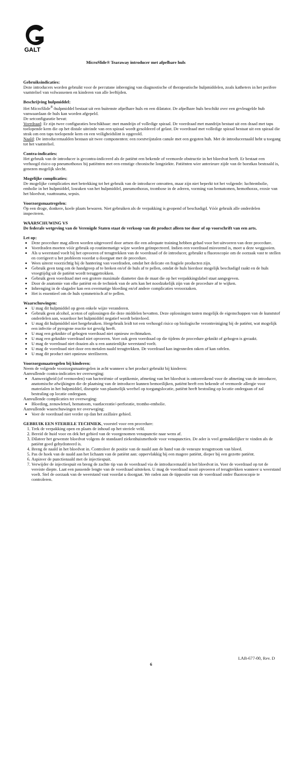GALT
MicroSlide® Tearaway introducer met afpelbare huls
Gebruiksindicaties:
Deze introducers worden gebruikt voor de percutane inbrenging van diagnostische of therapeutische hulpmiddelen, zoals katheters in het perifere vaatstelsel van volwassenen en kinderen van alle leeftijden.
Beschrijving hulpmiddel:
Het MicroSlide<sup>®</sup>-hulpmiddel bestaat uit een buitenste afpelbare huls en een dilatator. De afpelbare huls beschikt over een gevleugelde hub vanwaardaan de huls kan worden afgepeld.
De setconfiguratie bevat:
Voerdraad: Er zijn twee configuraties beschikbaar: met mandrijn of volledige spiraal. De voerdraad met mandrijn bestaat uit een draad met taps toelopende kern die op het distale uiteinde van een spiraal wordt gesoldeerd of gelast. De voerdraad met volledige spiraal bestaat uit een spiraal die strak om een taps toelopende kern en een veiligheidslint is opgerold.
Naald: De introducernaalden bestaan uit twee componenten: een roestvrijstalen canule met een gegoten hub. Met de introducernaald hebt u toegang tot het vaatstelsel.
Contra-indicaties:
Het gebruik van de introducer is gecontra-indiceerd als de patiënt een bekende of vermoede obstructie in het bloedvat heeft. Er bestaat een verhoogd risico op pneumothorax bij patiënten met een ernstige chronische longziekte. Patiënten wier anterieure zijde van de borstkas bestraald is, genezen mogelijk slecht.
Mogelijke complicaties:
De mogelijke complicaties met betrekking tot het gebruik van de introducer omvatten, maar zijn niet beperkt tot het volgende: luchtembolie, embolie in het hulpmiddel, losraken van het hulpmiddel, pneumothorax, trombose in de aderen, vorming van hematomen, hemothorax, erosie van het bloedvat, vaattrauma, sepsis.
Voorzorgsmaatregelen:
Op een droge, donkere, koele plaats bewaren. Niet gebruiken als de verpakking is geopend of beschadigd. Vóór gebruik alle onderdelen inspecteren.
WAARSCHUWING VS
De federale wetgeving van de Verenigde Staten staat de verkoop van dit product alleen toe door of op voorschrift van een arts.
Let op:
Deze procedure mag alleen worden uitgevoerd door artsen die een adequate training hebben gehad voor het uitvoeren van deze procedure.
Voerdraden moeten vóór gebruik op routinematige wijze worden geïnspecteerd. Indien een voerdraad misvormd is, moet u deze weggooien.
Als u weerstand voelt bij het opvoeren of terugtrekken van de voerdraad of de introducer, gebruikt u fluoroscopie om de oorzaak vast te stellen en corrigeert u het probleem voordat u doorgaat met de procedure.
Wees uiterst voorzichtig bij de hantering van voerdraden, omdat het delicate en fragiele producten zijn.
Gebruik geen tang om de handgreep af te breken en/of de huls af te pellen, omdat de huls hierdoor mogelijk beschadigd raakt en de huls vroegtijdig uit de patiënt wordt teruggetrokken.
Gebruik geen voerdraad met een grotere maximale diameter dan de maat die op het verpakkingslabel staat aangegeven.
Door de anatomie van elke patiënt en de techniek van de arts kan het noodzakelijk zijn van de procedure af te wijken.
Inbrenging in de slagader kan een overmatige bloeding en/of andere complicaties veroorzaken.
Het is essentieel om de huls symmetrisch af te pellen.
Waarschuwingen:
U mag dit hulpmiddel op geen enkele wijze veranderen.
Gebruik geen alcohol, aceton of oplossingen die deze middelen bevatten. Deze oplossingen tasten mogelijk de eigenschappen van de kunststof onderdelen aan, waardoor het hulpmiddel negatief wordt beïnvloed.
U mag dit hulpmiddel niet hergebruiken. Hergebruik leidt tot een verhoogd risico op biologische verontreiniging bij de patiënt, wat mogelijk een infectie of pyrogene reactie tot gevolg heeft.
U mag een geknikte of gebogen voerdraad niet opnieuw rechtmaken.
U mag een geknikte voerdraad niet opvoeren. Voer ook geen voerdraad op die tijdens de procedure geknikt of gebogen is geraakt.
U mag de voerdraad niet draaien als u een aanzienlijke weerstand voelt.
U mag de voerdraad niet door een metalen naald terugtrekken. De voerdraad kan ingesneden raken of kan rafelen.
U mag dit product niet opnieuw steriliseren.
Voorzorgsmaatregelen bij kinderen:
Neem de volgende voorzorgsmaatregelen in acht wanneer u het product gebruikt bij kinderen:
Aanvullende contra-indicaties ter overweging:
Aanwezigheid (of vermoeden) van bacteriëmie of septikemie, afmeting van het bloedvat is ontoereikend voor de afmeting van de introducer, anatomische afwijkingen die de plaatsing van de introducer kunnen bemoeilijken, patiënt heeft een bekende of vermoede allergie voor materialen in het hulpmiddel, disruptie van plaatselijk weefsel op toegangslocatie, patiënt heeft bestraling op locatie ondergaan of zal bestraling op locatie ondergaan.
Aanvullende complicaties ter overweging:
Bloeding, zenuwletsel, hematoom, vaatlaceratie/-perforatie, trombo-embolie.
Aanvullende waarschuwingen ter overweging:
Voer de voerdraad niet verder op dan het axillaire gebied.
GEBRUIK EEN STERIELE TECHNIEK, voorstel voor een procedure:
1. Trek de verpakking open en plaats de inhoud op het steriele veld.
2. Bereid de huid voor en dek het gebied van de voorgenomen venapunctie naar wens af.
3. Dilateer het gewenste bloedvat volgens de standaard ziekenhuismethode voor venapuncties. De ader is veel gemakkelijker te vinden als de patiënt goed gehydrateerd is.
4. Breng de naald in het bloedvat in. Controleer de positie van de naald aan de hand van de veneuze terugstroom van bloed.
5. Pas de hoek van de naald aan het lichaam van de patiënt aan: oppervlakkig bij een magere patiënt, dieper bij een gezette patiënt.
6. Aspireer de punctienaald met de injectiespuit.
7. Verwijder de injectiespuit en breng de zachte tip van de voerdraad via de introducernaald in het bloedvat in. Voer de voerdraad op tot de vereiste diepte. Laat een passende lengte van de voerdraad uitsteken. U mag de voerdraad nooit opvoeren of terugtrekken wanneer u weerstand voelt. Stel de oorzaak van de weerstand vast voordat u doorgaat. We raden aan de tippositie van de voerdraad onder fluoroscopie te controleren.
LAB-677-00, Rev. D
6